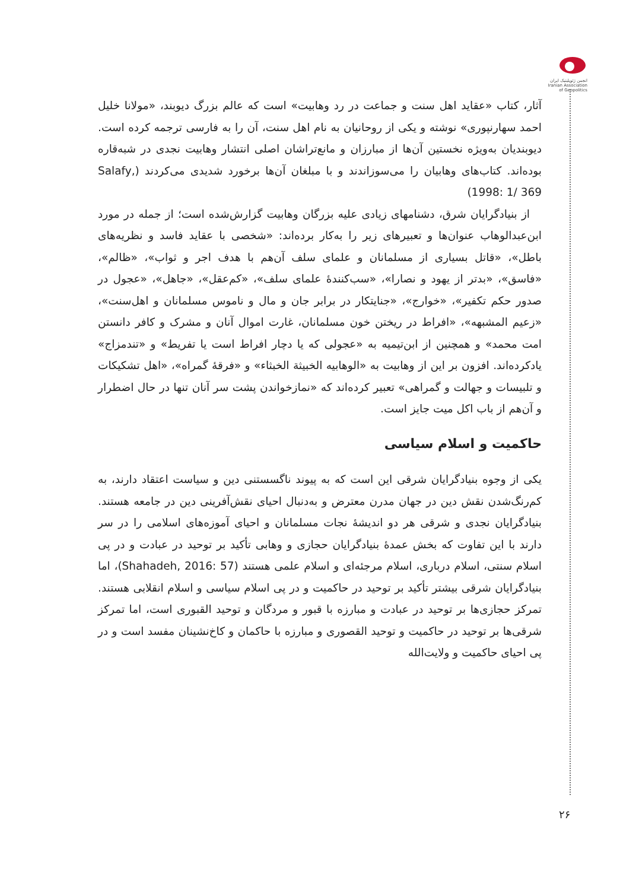انجمن ژئوپلیتیک ایران
Iranian Association of Geopolitics
آثار، کتاب «عقاید اهل سنت و جماعت در رد وهابیت» است که عالم بزرگ دیوبند، «مولانا خلیل احمد سهارنپوری» نوشته و یکی از روحانیان به نام اهل سنت، آن را به فارسی ترجمه کرده است. دیوبندیان به‌ویژه نخستین آن‌ها از مبارزان و مانع‌تراشان اصلی انتشار وهابیت نجدی در شبه‌قاره بوده‌اند. کتاب‌های وهابیان را می‌سوزاندند و با مبلغان آن‌ها برخورد شدیدی می‌کردند (Salafy, 1998: 1/ 369)
از بنیادگرایان شرق، دشنامهای زیادی علیه بزرگان وهابیت گزارش‌شده است؛ از جمله در مورد ابن‌عبدالوهاب عنوان‌ها و تعبیرهای زیر را به‌کار برده‌اند: «شخصی با عقاید فاسد و نظریه‌های باطل»، «قاتل بسیاری از مسلمانان و علمای سلف آن‌هم با هدف اجر و ثواب»، «ظالم»، «فاسق»، «بدتر از یهود و نصارا»، «سب‌کنندهٔ علمای سلف»، «کم‌عقل»، «جاهل»، «عجول در صدور حکم تکفیر»، «خوارج»، «جنایتکار در برابر جان و مال و ناموس مسلمانان و اهل‌سنت»، «زعیم المشبهه»، «افراط در ریختن خون مسلمانان، غارت اموال آنان و مشرک و کافر دانستن امت محمد» و همچنین از ابن‌تیمیه به «عجولی که یا دچار افراط است یا تفریط» و «تندمزاج» یادکرده‌اند. افزون بر این از وهابیت به «الوهابیه الخبیثة الخبثاء» و «فرقهٔ گمراه»، «اهل تشکیکات و تلبیسات و جهالت و گمراهی» تعبیر کرده‌اند که «نمازخواندن پشت سر آنان تنها در حال اضطرار و آن‌هم از باب اکل میت جایز است.
حاکمیت و اسلام سیاسی
یکی از وجوه بنیادگرایان شرقی این است که به پیوند ناگسستنی دین و سیاست اعتقاد دارند، به کم‌رنگ‌شدن نقش دین در جهان مدرن معترض و به‌دنبال احیای نقش‌آفرینی دین در جامعه هستند. بنیادگرایان نجدی و شرقی هر دو اندیشهٔ نجات مسلمانان و احیای آموزه‌های اسلامی را در سر دارند با این تفاوت که بخش عمدهٔ بنیادگرایان حجازی و وهابی تأکید بر توحید در عبادت و در پی اسلام سنتی، اسلام درباری، اسلام مرجئه‌ای و اسلام علمی هستند (Shahadeh, 2016: 57)، اما بنیادگرایان شرقی بیشتر تأکید بر توحید در حاکمیت و در پی اسلام سیاسی و اسلام انقلابی هستند. تمرکز حجازی‌ها بر توحید در عبادت و مبارزه با قبور و مردگان و توحید القبوری است، اما تمرکز شرقی‌ها بر توحید در حاکمیت و توحید القصوری و مبارزه با حاکمان و کاخ‌نشینان مفسد است و در پی احیای حاکمیت و ولایت‌الله
۲۶